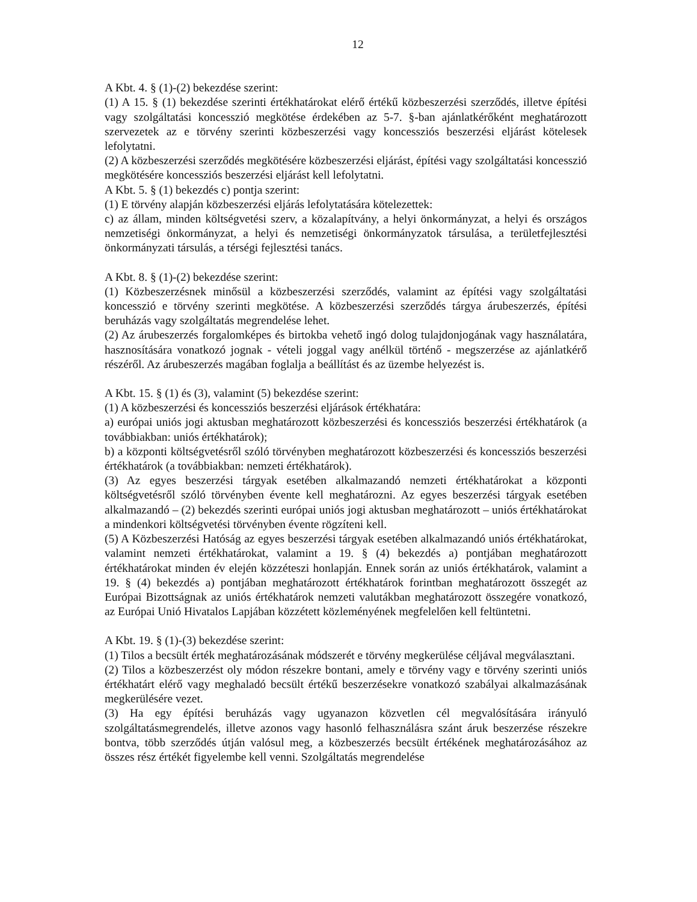12
A Kbt. 4. § (1)-(2) bekezdése szerint:
(1) A 15. § (1) bekezdése szerinti értékhatárokat elérő értékű közbeszerzési szerződés, illetve építési vagy szolgáltatási koncesszió megkötése érdekében az 5-7. §-ban ajánlatkérőként meghatározott szervezetek az e törvény szerinti közbeszerzési vagy koncessziós beszerzési eljárást kötelesek lefolytatni.
(2) A közbeszerzési szerződés megkötésére közbeszerzési eljárást, építési vagy szolgáltatási koncesszió megkötésére koncessziós beszerzési eljárást kell lefolytatni.
A Kbt. 5. § (1) bekezdés c) pontja szerint:
(1) E törvény alapján közbeszerzési eljárás lefolytatására kötelezettek:
c) az állam, minden költségvetési szerv, a közalapítvány, a helyi önkormányzat, a helyi és országos nemzetiségi önkormányzat, a helyi és nemzetiségi önkormányzatok társulása, a területfejlesztési önkormányzati társulás, a térségi fejlesztési tanács.
A Kbt. 8. § (1)-(2) bekezdése szerint:
(1) Közbeszerzésnek minősül a közbeszerzési szerződés, valamint az építési vagy szolgáltatási koncesszió e törvény szerinti megkötése. A közbeszerzési szerződés tárgya árubeszerzés, építési beruházás vagy szolgáltatás megrendelése lehet.
(2) Az árubeszerzés forgalomképes és birtokba vehető ingó dolog tulajdonjogának vagy használatára, hasznosítására vonatkozó jognak - vételi joggal vagy anélkül történő - megszerzése az ajánlatkérő részéről. Az árubeszerzés magában foglalja a beállítást és az üzembe helyezést is.
A Kbt. 15. § (1) és (3), valamint (5) bekezdése szerint:
(1) A közbeszerzési és koncessziós beszerzési eljárások értékhatára:
a) európai uniós jogi aktusban meghatározott közbeszerzési és koncessziós beszerzési értékhatárok (a továbbiakban: uniós értékhatárok);
b) a központi költségvetésről szóló törvényben meghatározott közbeszerzési és koncessziós beszerzési értékhatárok (a továbbiakban: nemzeti értékhatárok).
(3) Az egyes beszerzési tárgyak esetében alkalmazandó nemzeti értékhatárokat a központi költségvetésről szóló törvényben évente kell meghatározni. Az egyes beszerzési tárgyak esetében alkalmazandó – (2) bekezdés szerinti európai uniós jogi aktusban meghatározott – uniós értékhatárokat a mindenkori költségvetési törvényben évente rögzíteni kell.
(5) A Közbeszerzési Hatóság az egyes beszerzési tárgyak esetében alkalmazandó uniós értékhatárokat, valamint nemzeti értékhatárokat, valamint a 19. § (4) bekezdés a) pontjában meghatározott értékhatárokat minden év elején közzéteszi honlapján. Ennek során az uniós értékhatárok, valamint a 19. § (4) bekezdés a) pontjában meghatározott értékhatárok forintban meghatározott összegét az Európai Bizottságnak az uniós értékhatárok nemzeti valutákban meghatározott összegére vonatkozó, az Európai Unió Hivatalos Lapjában közzétett közleményének megfelelően kell feltüntetni.
A Kbt. 19. § (1)-(3) bekezdése szerint:
(1) Tilos a becsült érték meghatározásának módszerét e törvény megkerülése céljával megválasztani.
(2) Tilos a közbeszerzést oly módon részekre bontani, amely e törvény vagy e törvény szerinti uniós értékhatárt elérő vagy meghaladó becsült értékű beszerzésekre vonatkozó szabályai alkalmazásának megkerülésére vezet.
(3) Ha egy építési beruházás vagy ugyanazon közvetlen cél megvalósítására irányuló szolgáltatásmegrendelés, illetve azonos vagy hasonló felhasználásra szánt áruk beszerzése részekre bontva, több szerződés útján valósul meg, a közbeszerzés becsült értékének meghatározásához az összes rész értékét figyelembe kell venni. Szolgáltatás megrendelése